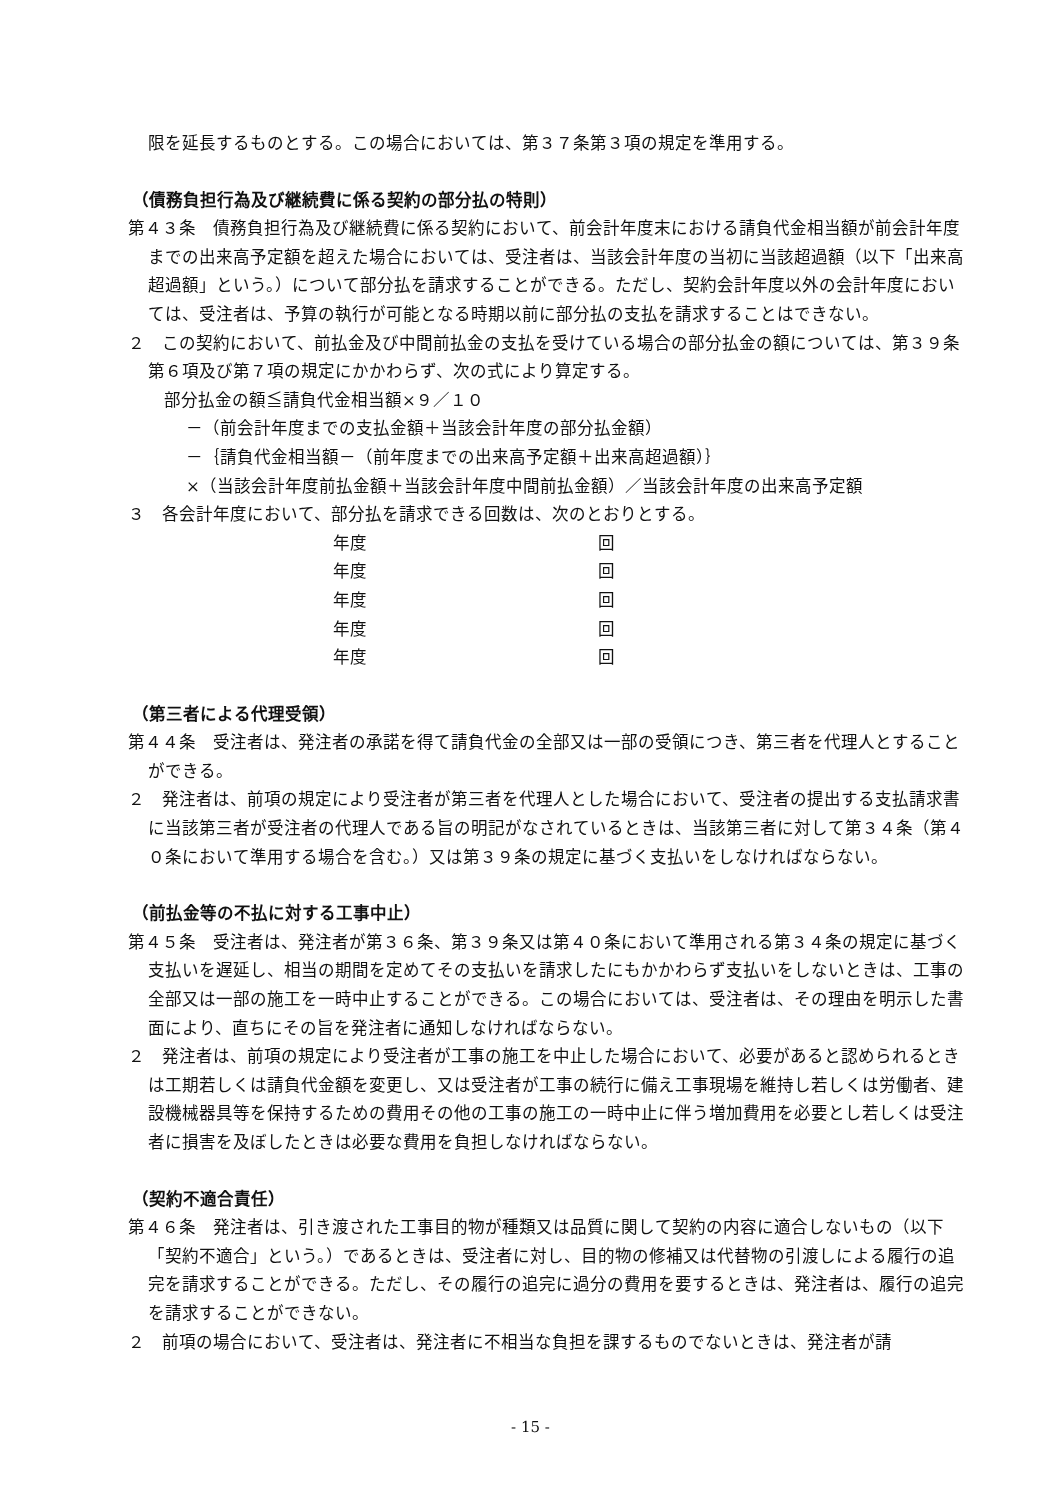限を延長するものとする。この場合においては、第３７条第３項の規定を準用する。
（債務負担行為及び継続費に係る契約の部分払の特則）
第４３条　債務負担行為及び継続費に係る契約において、前会計年度末における請負代金相当額が前会計年度までの出来高予定額を超えた場合においては、受注者は、当該会計年度の当初に当該超過額（以下「出来高超過額」という。）について部分払を請求することができる。ただし、契約会計年度以外の会計年度においては、受注者は、予算の執行が可能となる時期以前に部分払の支払を請求することはできない。
２　この契約において、前払金及び中間前払金の支払を受けている場合の部分払金の額については、第３９条第６項及び第７項の規定にかかわらず、次の式により算定する。
部分払金の額≦請負代金相当額×９／１０
－（前会計年度までの支払金額＋当該会計年度の部分払金額）
－｛請負代金相当額－（前年度までの出来高予定額＋出来高超過額）｝
×（当該会計年度前払金額＋当該会計年度中間前払金額）／当該会計年度の出来高予定額
３　各会計年度において、部分払を請求できる回数は、次のとおりとする。
| 年度 | 回 |
| 年度 | 回 |
| 年度 | 回 |
| 年度 | 回 |
| 年度 | 回 |
（第三者による代理受領）
第４４条　受注者は、発注者の承諾を得て請負代金の全部又は一部の受領につき、第三者を代理人とすることができる。
２　発注者は、前項の規定により受注者が第三者を代理人とした場合において、受注者の提出する支払請求書に当該第三者が受注者の代理人である旨の明記がなされているときは、当該第三者に対して第３４条（第４０条において準用する場合を含む。）又は第３９条の規定に基づく支払いをしなければならない。
（前払金等の不払に対する工事中止）
第４５条　受注者は、発注者が第３６条、第３９条又は第４０条において準用される第３４条の規定に基づく支払いを遅延し、相当の期間を定めてその支払いを請求したにもかかわらず支払いをしないときは、工事の全部又は一部の施工を一時中止することができる。この場合においては、受注者は、その理由を明示した書面により、直ちにその旨を発注者に通知しなければならない。
２　発注者は、前項の規定により受注者が工事の施工を中止した場合において、必要があると認められるときは工期若しくは請負代金額を変更し、又は受注者が工事の続行に備え工事現場を維持し若しくは労働者、建設機械器具等を保持するための費用その他の工事の施工の一時中止に伴う増加費用を必要とし若しくは受注者に損害を及ぼしたときは必要な費用を負担しなければならない。
（契約不適合責任）
第４６条　発注者は、引き渡された工事目的物が種類又は品質に関して契約の内容に適合しないもの（以下「契約不適合」という。）であるときは、受注者に対し、目的物の修補又は代替物の引渡しによる履行の追完を請求することができる。ただし、その履行の追完に過分の費用を要するときは、発注者は、履行の追完を請求することができない。
２　前項の場合において、受注者は、発注者に不相当な負担を課するものでないときは、発注者が請
- 15 -